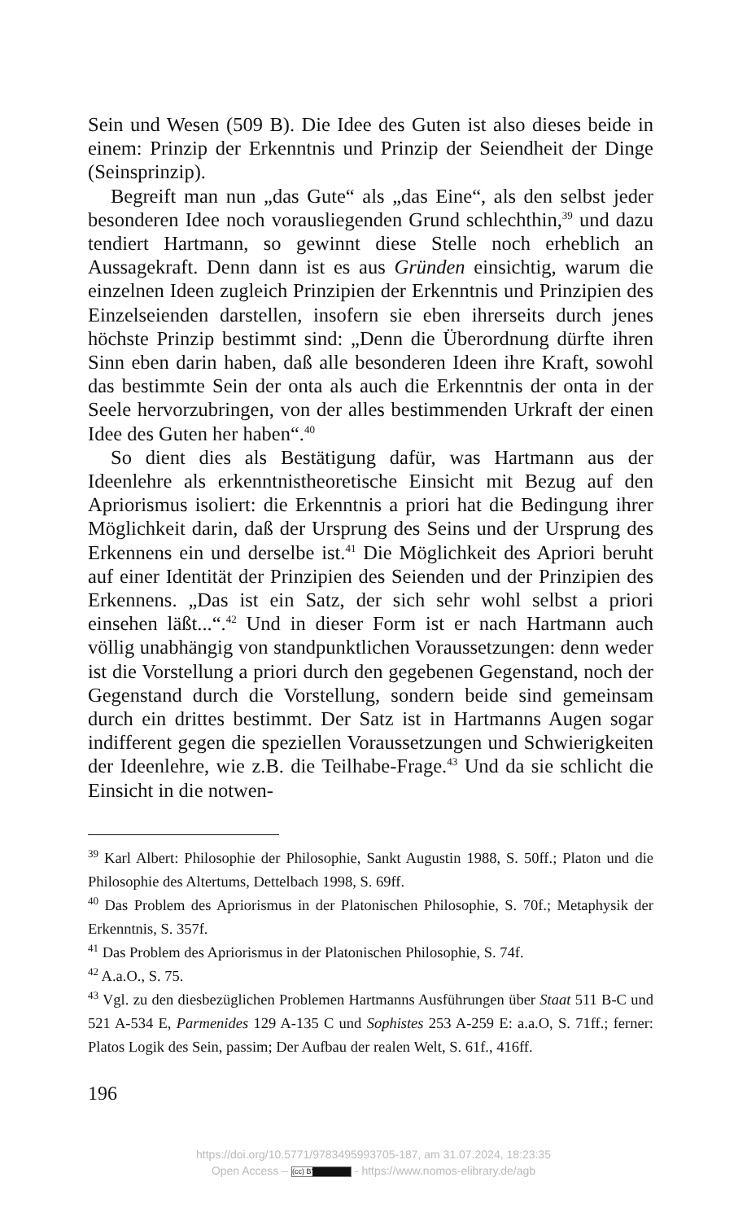Sein und Wesen (509 B). Die Idee des Guten ist also dieses beide in einem: Prinzip der Erkenntnis und Prinzip der Seiendheit der Dinge (Seinsprinzip).
Begreift man nun „das Gute“ als „das Eine“, als den selbst jeder besonderen Idee noch vorausliegenden Grund schlechthin,<sup>39</sup> und dazu tendiert Hartmann, so gewinnt diese Stelle noch erheblich an Aussagekraft. Denn dann ist es aus Gründen einsichtig, warum die einzelnen Ideen zugleich Prinzipien der Erkenntnis und Prinzipien des Einzelseienden darstellen, insofern sie eben ihrerseits durch jenes höchste Prinzip bestimmt sind: „Denn die Überordnung dürfte ihren Sinn eben darin haben, daß alle besonderen Ideen ihre Kraft, sowohl das bestimmte Sein der onta als auch die Erkenntnis der onta in der Seele hervorzubringen, von der alles bestimmenden Urkraft der einen Idee des Guten her haben“.<sup>40</sup>
So dient dies als Bestätigung dafür, was Hartmann aus der Ideenlehre als erkenntnistheoretische Einsicht mit Bezug auf den Apriorismus isoliert: die Erkenntnis a priori hat die Bedingung ihrer Möglichkeit darin, daß der Ursprung des Seins und der Ursprung des Erkennens ein und derselbe ist.<sup>41</sup> Die Möglichkeit des Apriori beruht auf einer Identität der Prinzipien des Seienden und der Prinzipien des Erkennens. „Das ist ein Satz, der sich sehr wohl selbst a priori einsehen läßt...“.<sup>42</sup> Und in dieser Form ist er nach Hartmann auch völlig unabhängig von standpunktlichen Voraussetzungen: denn weder ist die Vorstellung a priori durch den gegebenen Gegenstand, noch der Gegenstand durch die Vorstellung, sondern beide sind gemeinsam durch ein drittes bestimmt. Der Satz ist in Hartmanns Augen sogar indifferent gegen die speziellen Voraussetzungen und Schwierigkeiten der Ideenlehre, wie z.B. die Teilhabe-Frage.<sup>43</sup> Und da sie schlicht die Einsicht in die notwen-
<sup>39</sup> Karl Albert: Philosophie der Philosophie, Sankt Augustin 1988, S. 50ff.; Platon und die Philosophie des Altertums, Dettelbach 1998, S. 69ff.
<sup>40</sup> Das Problem des Apriorismus in der Platonischen Philosophie, S. 70f.; Metaphysik der Erkenntnis, S. 357f.
<sup>41</sup> Das Problem des Apriorismus in der Platonischen Philosophie, S. 74f.
<sup>42</sup> A.a.O., S. 75.
<sup>43</sup> Vgl. zu den diesbezüglichen Problemen Hartmanns Ausführungen über Staat 511 B-C und 521 A-534 E, Parmenides 129 A-135 C und Sophistes 253 A-259 E: a.a.O, S. 71ff.; ferner: Platos Logik des Sein, passim; Der Aufbau der realen Welt, S. 61f., 416ff.
196
https://doi.org/10.5771/9783495993705-187, am 31.07.2024, 18:23:35
Open Access – (cc) BY - https://www.nomos-elibrary.de/agb